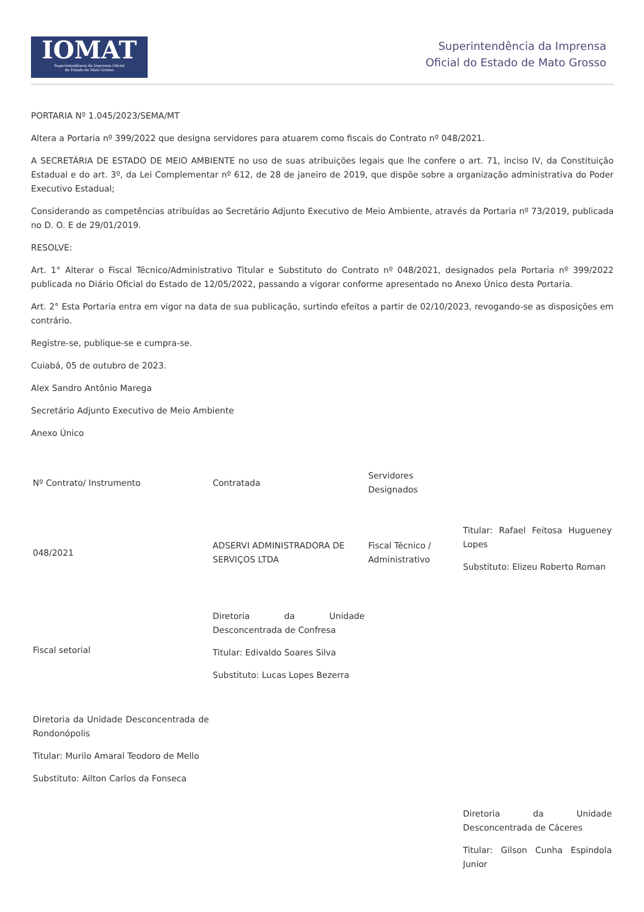IOMAT
Superintendência da Imprensa Oficial
do Estado de Mato Grosso
Superintendência da Imprensa
Oficial do Estado de Mato Grosso
PORTARIA Nº 1.045/2023/SEMA/MT
Altera a Portaria nº 399/2022 que designa servidores para atuarem como fiscais do Contrato nº 048/2021.
A SECRETÁRIA DE ESTADO DE MEIO AMBIENTE no uso de suas atribuições legais que lhe confere o art. 71, inciso IV, da Constituição Estadual e do art. 3º, da Lei Complementar nº 612, de 28 de janeiro de 2019, que dispõe sobre a organização administrativa do Poder Executivo Estadual;
Considerando as competências atribuídas ao Secretário Adjunto Executivo de Meio Ambiente, através da Portaria nº 73/2019, publicada no D. O. E de 29/01/2019.
RESOLVE:
Art. 1° Alterar o Fiscal Técnico/Administrativo Titular e Substituto do Contrato nº 048/2021, designados pela Portaria nº 399/2022 publicada no Diário Oficial do Estado de 12/05/2022, passando a vigorar conforme apresentado no Anexo Único desta Portaria.
Art. 2° Esta Portaria entra em vigor na data de sua publicação, surtindo efeitos a partir de 02/10/2023, revogando-se as disposições em contrário.
Registre-se, publique-se e cumpra-se.
Cuiabá, 05 de outubro de 2023.
Alex Sandro Antônio Marega
Secretário Adjunto Executivo de Meio Ambiente
Anexo Único
| Nº Contrato/ Instrumento | Contratada | Servidores Designados | |
| --- | --- | --- | --- |
| 048/2021 | ADSERVI ADMINISTRADORA DE SERVIÇOS LTDA | Fiscal Técnico / Administrativo | Titular: Rafael Feitosa Hugueney Lopes Substituto: Elizeu Roberto Roman |
| Fiscal setorial | Diretoria da Unidade Desconcentrada de Confresa Titular: Edivaldo Soares Silva Substituto: Lucas Lopes Bezerra | | |
| Diretoria da Unidade Desconcentrada de Rondonópolis Titular: Murilo Amaral Teodoro de Mello Substituto: Ailton Carlos da Fonseca | | | |
| | | | Diretoria da Unidade Desconcentrada de Cáceres Titular: Gilson Cunha Espindola Junior |